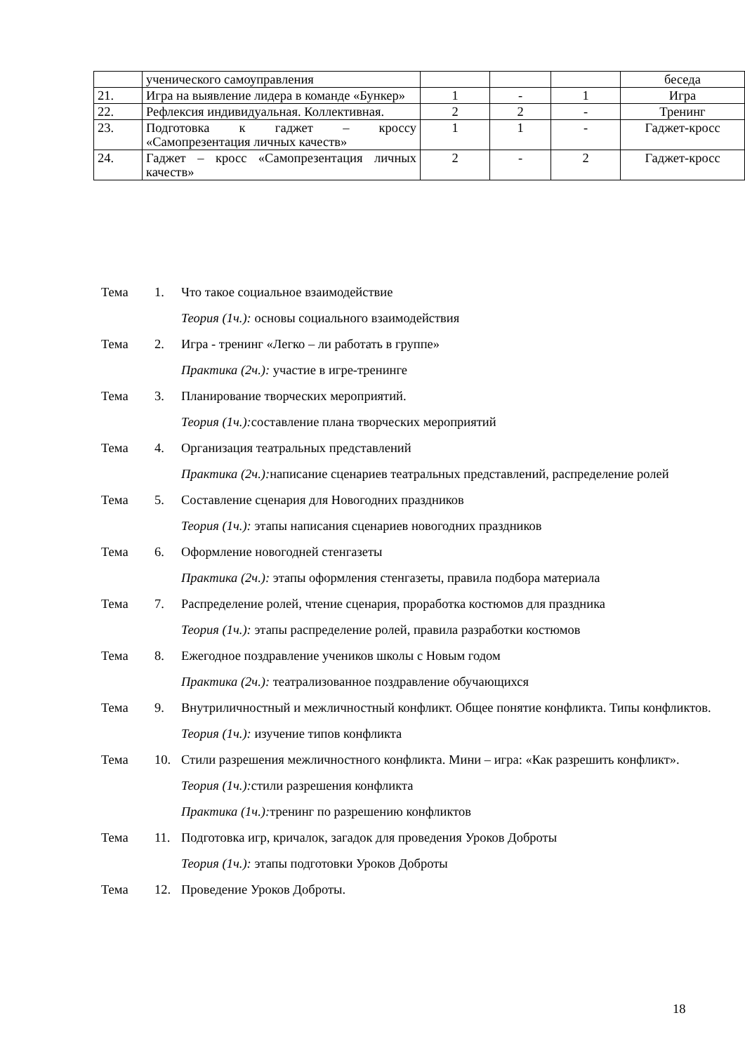| | ученического самоуправления | | | | беседа |
| 21. | Игра на выявление лидера в команде «Бункер» | 1 | - | 1 | Игра |
| 22. | Рефлексия индивидуальная. Коллективная. | 2 | 2 | - | Тренинг |
| 23. | Подготовка к гаджет – кроссу «Самопрезентация личных качеств» | 1 | 1 | - | Гаджет-кросс |
| 24. | Гаджет – кросс «Самопрезентация личных качеств» | 2 | - | 2 | Гаджет-кросс |
Тема 1. Что такое социальное взаимодействие
Теория (1ч.): основы социального взаимодействия
Тема 2. Игра - тренинг «Легко – ли работать в группе»
Практика (2ч.): участие в игре-тренинге
Тема 3. Планирование творческих мероприятий.
Теория (1ч.): составление плана творческих мероприятий
Тема 4. Организация театральных представлений
Практика (2ч.): написание сценариев театральных представлений, распределение ролей
Тема 5. Составление сценария для Новогодних праздников
Теория (1ч.): этапы написания сценариев новогодних праздников
Тема 6. Оформление новогодней стенгазеты
Практика (2ч.): этапы оформления стенгазеты, правила подбора материала
Тема 7. Распределение ролей, чтение сценария, проработка костюмов для праздника
Теория (1ч.): этапы распределение ролей, правила разработки костюмов
Тема 8. Ежегодное поздравление учеников школы с Новым годом
Практика (2ч.): театрализованное поздравление обучающихся
Тема 9. Внутриличностный и межличностный конфликт. Общее понятие конфликта. Типы конфликтов.
Теория (1ч.): изучение типов конфликта
Тема 10. Стили разрешения межличностного конфликта. Мини – игра: «Как разрешить конфликт».
Теория (1ч.): стили разрешения конфликта
Практика (1ч.): тренинг по разрешению конфликтов
Тема 11. Подготовка игр, кричалок, загадок для проведения Уроков Доброты
Теория (1ч.): этапы подготовки Уроков Доброты
Тема 12. Проведение Уроков Доброты.
18